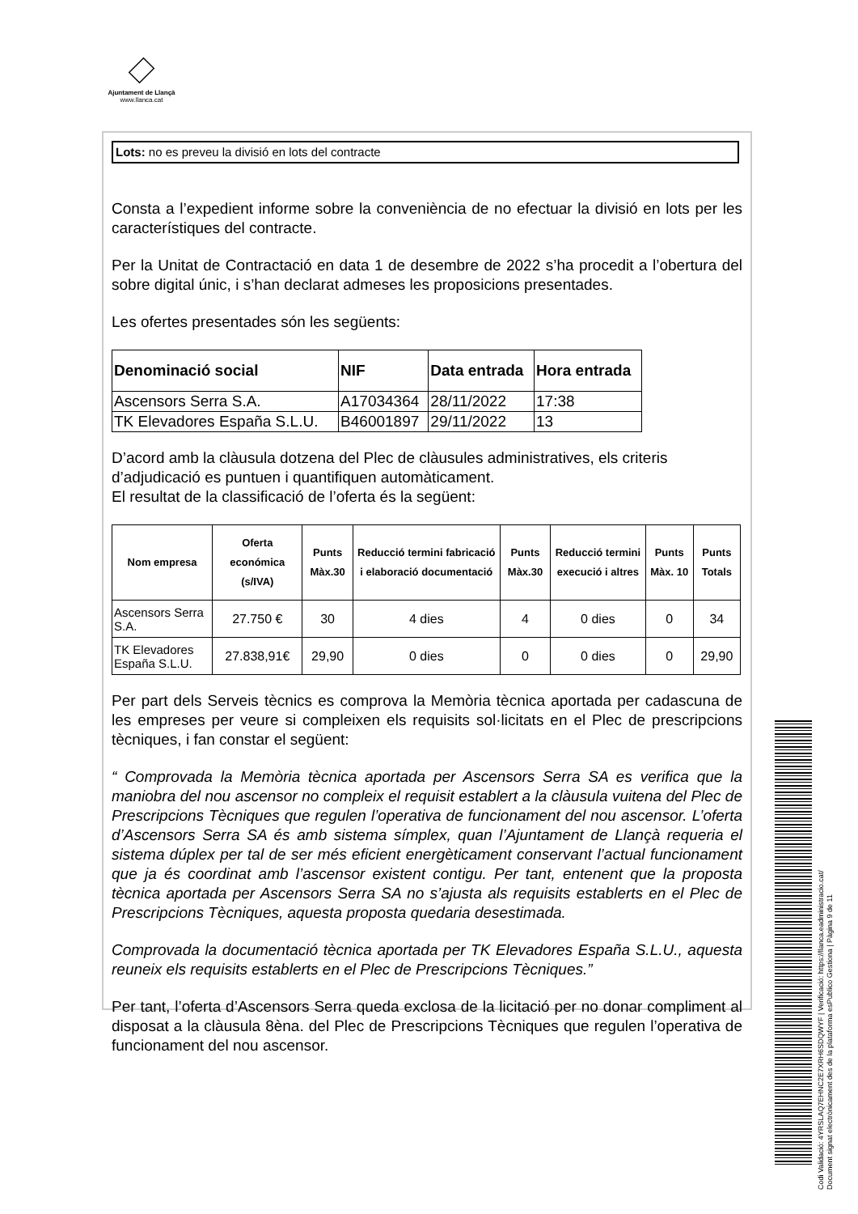Ajuntament de Llançà
www.llanca.cat
Lots: no es preveu la divisió en lots del contracte
Consta a l’expedient informe sobre la conveniència de no efectuar la divisió en lots per les característiques del contracte.
Per la Unitat de Contractació en data 1 de desembre de 2022 s’ha procedit a l’obertura del sobre digital únic, i s’han declarat admeses les proposicions presentades.
Les ofertes presentades són les següents:
| Denominació social | NIF | Data entrada | Hora entrada |
| --- | --- | --- | --- |
| Ascensors Serra S.A. | A17034364 | 28/11/2022 | 17:38 |
| TK Elevadores España S.L.U. | B46001897 | 29/11/2022 | 13 |
D’acord amb la clàusula dotzena del Plec de clàusules administratives, els criteris d’adjudicació es puntuen i quantifiquen automàticament.
El resultat de la classificació de l’oferta és la següent:
| Nom empresa | Oferta económica (s/IVA) | Punts Màx.30 | Reducció termini fabricació i elaboració documentació | Punts Màx.30 | Reducció termini execució i altres | Punts Màx. 10 | Punts Totals |
| --- | --- | --- | --- | --- | --- | --- | --- |
| Ascensors Serra S.A. | 27.750 € | 30 | 4 dies | 4 | 0 dies | 0 | 34 |
| TK Elevadores España S.L.U. | 27.838,91€ | 29,90 | 0 dies | 0 | 0 dies | 0 | 29,90 |
Per part dels Serveis tècnics es comprova la Memòria tècnica aportada per cadascuna de les empreses per veure si compleixen els requisits sol·licitats en el Plec de prescripcions tècniques, i fan constar el següent:
“ Comprovada la Memòria tècnica aportada per Ascensors Serra SA es verifica que la maniobra del nou ascensor no compleix el requisit establert a la clàusula vuitena del Plec de Prescripcions Tècniques que regulen l’operativa de funcionament del nou ascensor. L’oferta d’Ascensors Serra SA és amb sistema símplex, quan l’Ajuntament de Llançà requeria el sistema dúplex per tal de ser més eficient energèticament conservant l’actual funcionament que ja és coordinat amb l’ascensor existent contigu. Per tant, entenent que la proposta tècnica aportada per Ascensors Serra SA no s’ajusta als requisits establerts en el Plec de Prescripcions Tècniques, aquesta proposta quedaria desestimada.
Comprovada la documentació tècnica aportada per TK Elevadores España S.L.U., aquesta reuneix els requisits establerts en el Plec de Prescripcions Tècniques.”
Per tant, l’oferta d’Ascensors Serra queda exclosa de la licitació per no donar compliment al disposat a la clàusula 8èna. del Plec de Prescripcions Tècniques que regulen l’operativa de funcionament del nou ascensor.
Codi Validació: 4YRSLAQ7EHNC2E7XRH6SDQWYF | Verificació: https://llanca.eadministracio.cat/
Document signat electrònicament des de la plataforma esPublico Gestiona | Pàgina 9 de 11